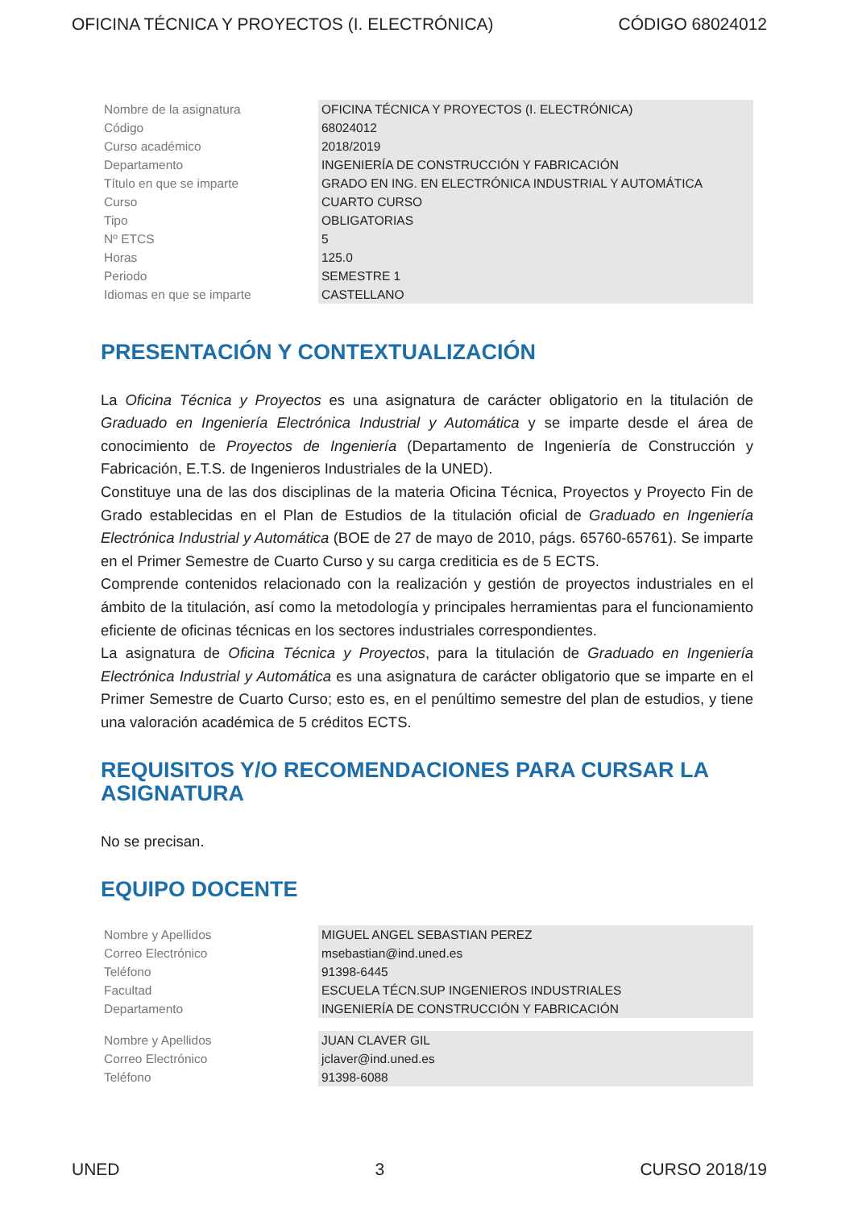OFICINA TÉCNICA Y PROYECTOS (I. ELECTRÓNICA) CÓDIGO 68024012
| Nombre de la asignatura | OFICINA TÉCNICA Y PROYECTOS (I. ELECTRÓNICA) |
| Código | 68024012 |
| Curso académico | 2018/2019 |
| Departamento | INGENIERÍA DE CONSTRUCCIÓN Y FABRICACIÓN |
| Título en que se imparte | GRADO EN ING. EN ELECTRÓNICA INDUSTRIAL Y AUTOMÁTICA |
| Curso | CUARTO CURSO |
| Tipo | OBLIGATORIAS |
| Nº ETCS | 5 |
| Horas | 125.0 |
| Periodo | SEMESTRE 1 |
| Idiomas en que se imparte | CASTELLANO |
PRESENTACIÓN Y CONTEXTUALIZACIÓN
La Oficina Técnica y Proyectos es una asignatura de carácter obligatorio en la titulación de Graduado en Ingeniería Electrónica Industrial y Automática y se imparte desde el área de conocimiento de Proyectos de Ingeniería (Departamento de Ingeniería de Construcción y Fabricación, E.T.S. de Ingenieros Industriales de la UNED).
Constituye una de las dos disciplinas de la materia Oficina Técnica, Proyectos y Proyecto Fin de Grado establecidas en el Plan de Estudios de la titulación oficial de Graduado en Ingeniería Electrónica Industrial y Automática (BOE de 27 de mayo de 2010, págs. 65760-65761). Se imparte en el Primer Semestre de Cuarto Curso y su carga crediticia es de 5 ECTS.
Comprende contenidos relacionado con la realización y gestión de proyectos industriales en el ámbito de la titulación, así como la metodología y principales herramientas para el funcionamiento eficiente de oficinas técnicas en los sectores industriales correspondientes.
La asignatura de Oficina Técnica y Proyectos, para la titulación de Graduado en Ingeniería Electrónica Industrial y Automática es una asignatura de carácter obligatorio que se imparte en el Primer Semestre de Cuarto Curso; esto es, en el penúltimo semestre del plan de estudios, y tiene una valoración académica de 5 créditos ECTS.
REQUISITOS Y/O RECOMENDACIONES PARA CURSAR LA ASIGNATURA
No se precisan.
EQUIPO DOCENTE
| Nombre y Apellidos | MIGUEL ANGEL SEBASTIAN PEREZ |
| Correo Electrónico | msebastian@ind.uned.es |
| Teléfono | 91398-6445 |
| Facultad | ESCUELA TÉCN.SUP INGENIEROS INDUSTRIALES |
| Departamento | INGENIERÍA DE CONSTRUCCIÓN Y FABRICACIÓN |
| Nombre y Apellidos | JUAN CLAVER GIL |
| Correo Electrónico | jclaver@ind.uned.es |
| Teléfono | 91398-6088 |
UNED 3 CURSO 2018/19